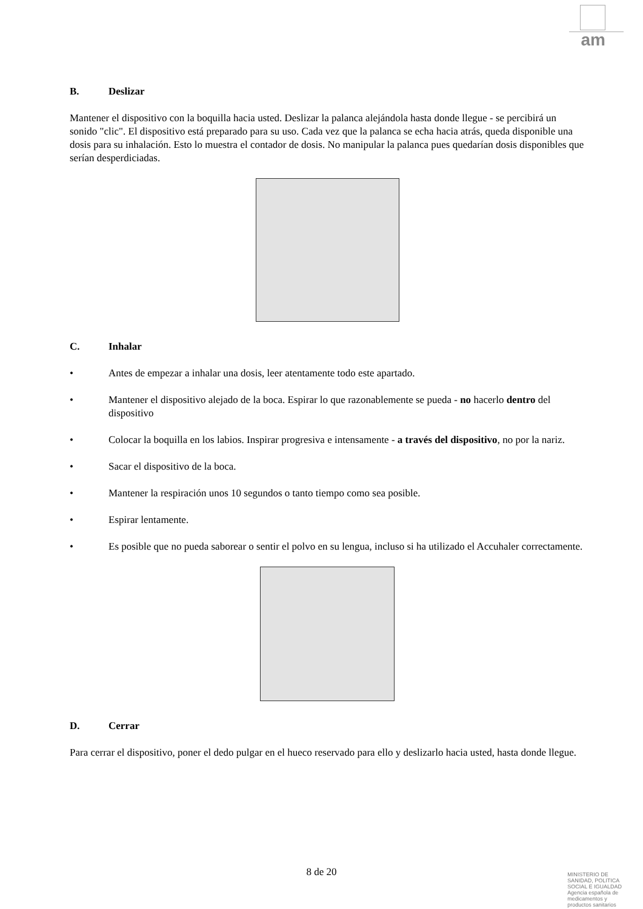am
B. Deslizar
Mantener el dispositivo con la boquilla hacia usted. Deslizar la palanca alejándola hasta donde llegue - se percibirá un sonido "clic". El dispositivo está preparado para su uso. Cada vez que la palanca se echa hacia atrás, queda disponible una dosis para su inhalación. Esto lo muestra el contador de dosis. No manipular la palanca pues quedarían dosis disponibles que serían desperdiciadas.
C. Inhalar
• Antes de empezar a inhalar una dosis, leer atentamente todo este apartado.
• Mantener el dispositivo alejado de la boca. Espirar lo que razonablemente se pueda - no hacerlo dentro del dispositivo
• Colocar la boquilla en los labios. Inspirar progresiva e intensamente - a través del dispositivo, no por la nariz.
• Sacar el dispositivo de la boca.
• Mantener la respiración unos 10 segundos o tanto tiempo como sea posible.
• Espirar lentamente.
• Es posible que no pueda saborear o sentir el polvo en su lengua, incluso si ha utilizado el Accuhaler correctamente.
D. Cerrar
Para cerrar el dispositivo, poner el dedo pulgar en el hueco reservado para ello y deslizarlo hacia usted, hasta donde llegue.
8 de 20
MINISTERIO DE
SANIDAD, POLITICA
SOCIAL E IGUALDAD
Agencia española de
medicamentos y
productos sanitarios